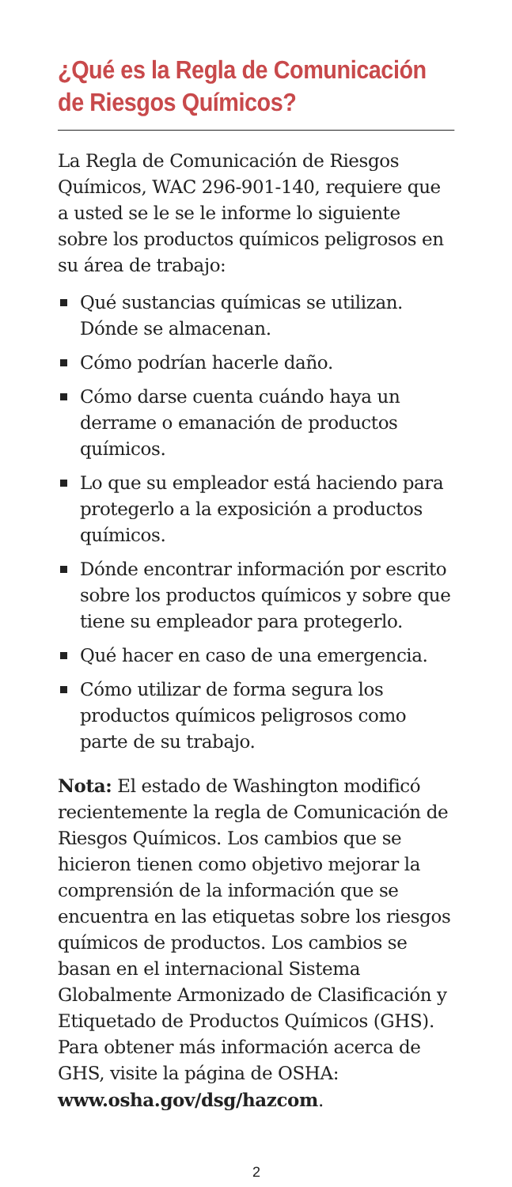¿Qué es la Regla de Comunicación de Riesgos Químicos?
La Regla de Comunicación de Riesgos Químicos, WAC 296-901-140, requiere que a usted se le se le informe lo siguiente sobre los productos químicos peligrosos en su área de trabajo:
Qué sustancias químicas se utilizan. Dónde se almacenan.
Cómo podrían hacerle daño.
Cómo darse cuenta cuándo haya un derrame o emanación de productos químicos.
Lo que su empleador está haciendo para protegerlo a la exposición a productos químicos.
Dónde encontrar información por escrito sobre los productos químicos y sobre que tiene su empleador para protegerlo.
Qué hacer en caso de una emergencia.
Cómo utilizar de forma segura los productos químicos peligrosos como parte de su trabajo.
Nota: El estado de Washington modificó recientemente la regla de Comunicación de Riesgos Químicos. Los cambios que se hicieron tienen como objetivo mejorar la comprensión de la información que se encuentra en las etiquetas sobre los riesgos químicos de productos. Los cambios se basan en el internacional Sistema Globalmente Armonizado de Clasificación y Etiquetado de Productos Químicos (GHS). Para obtener más información acerca de GHS, visite la página de OSHA: www.osha.gov/dsg/hazcom.
2